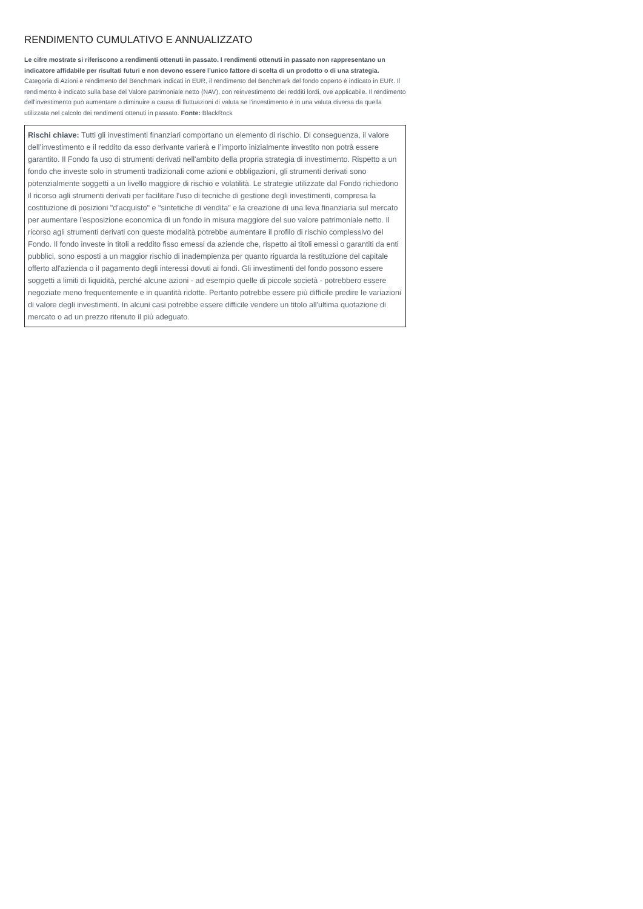RENDIMENTO CUMULATIVO E ANNUALIZZATO
Le cifre mostrate si riferiscono a rendimenti ottenuti in passato. I rendimenti ottenuti in passato non rappresentano un indicatore affidabile per risultati futuri e non devono essere l’unico fattore di scelta di un prodotto o di una strategia. Categoria di Azioni e rendimento del Benchmark indicati in EUR, il rendimento del Benchmark del fondo coperto è indicato in EUR. Il rendimento è indicato sulla base del Valore patrimoniale netto (NAV), con reinvestimento dei redditi lordi, ove applicabile. Il rendimento dell'investimento può aumentare o diminuire a causa di fluttuazioni di valuta se l'investimento è in una valuta diversa da quella utilizzata nel calcolo dei rendimenti ottenuti in passato. Fonte: BlackRock
Rischi chiave: Tutti gli investimenti finanziari comportano un elemento di rischio. Di conseguenza, il valore dell’investimento e il reddito da esso derivante varierà e l’importo inizialmente investito non potrà essere garantito. Il Fondo fa uso di strumenti derivati nell'ambito della propria strategia di investimento. Rispetto a un fondo che investe solo in strumenti tradizionali come azioni e obbligazioni, gli strumenti derivati sono potenzialmente soggetti a un livello maggiore di rischio e volatilità. Le strategie utilizzate dal Fondo richiedono il ricorso agli strumenti derivati per facilitare l'uso di tecniche di gestione degli investimenti, compresa la costituzione di posizioni "d'acquisto" e "sintetiche di vendita" e la creazione di una leva finanziaria sul mercato per aumentare l'esposizione economica di un fondo in misura maggiore del suo valore patrimoniale netto. Il ricorso agli strumenti derivati con queste modalità potrebbe aumentare il profilo di rischio complessivo del Fondo. Il fondo investe in titoli a reddito fisso emessi da aziende che, rispetto ai titoli emessi o garantiti da enti pubblici, sono esposti a un maggior rischio di inadempienza per quanto riguarda la restituzione del capitale offerto all'azienda o il pagamento degli interessi dovuti ai fondi. Gli investimenti del fondo possono essere soggetti a limiti di liquidità, perché alcune azioni - ad esempio quelle di piccole società - potrebbero essere negoziate meno frequentemente e in quantità ridotte. Pertanto potrebbe essere più difficile predire le variazioni di valore degli investimenti. In alcuni casi potrebbe essere difficile vendere un titolo all'ultima quotazione di mercato o ad un prezzo ritenuto il più adeguato.